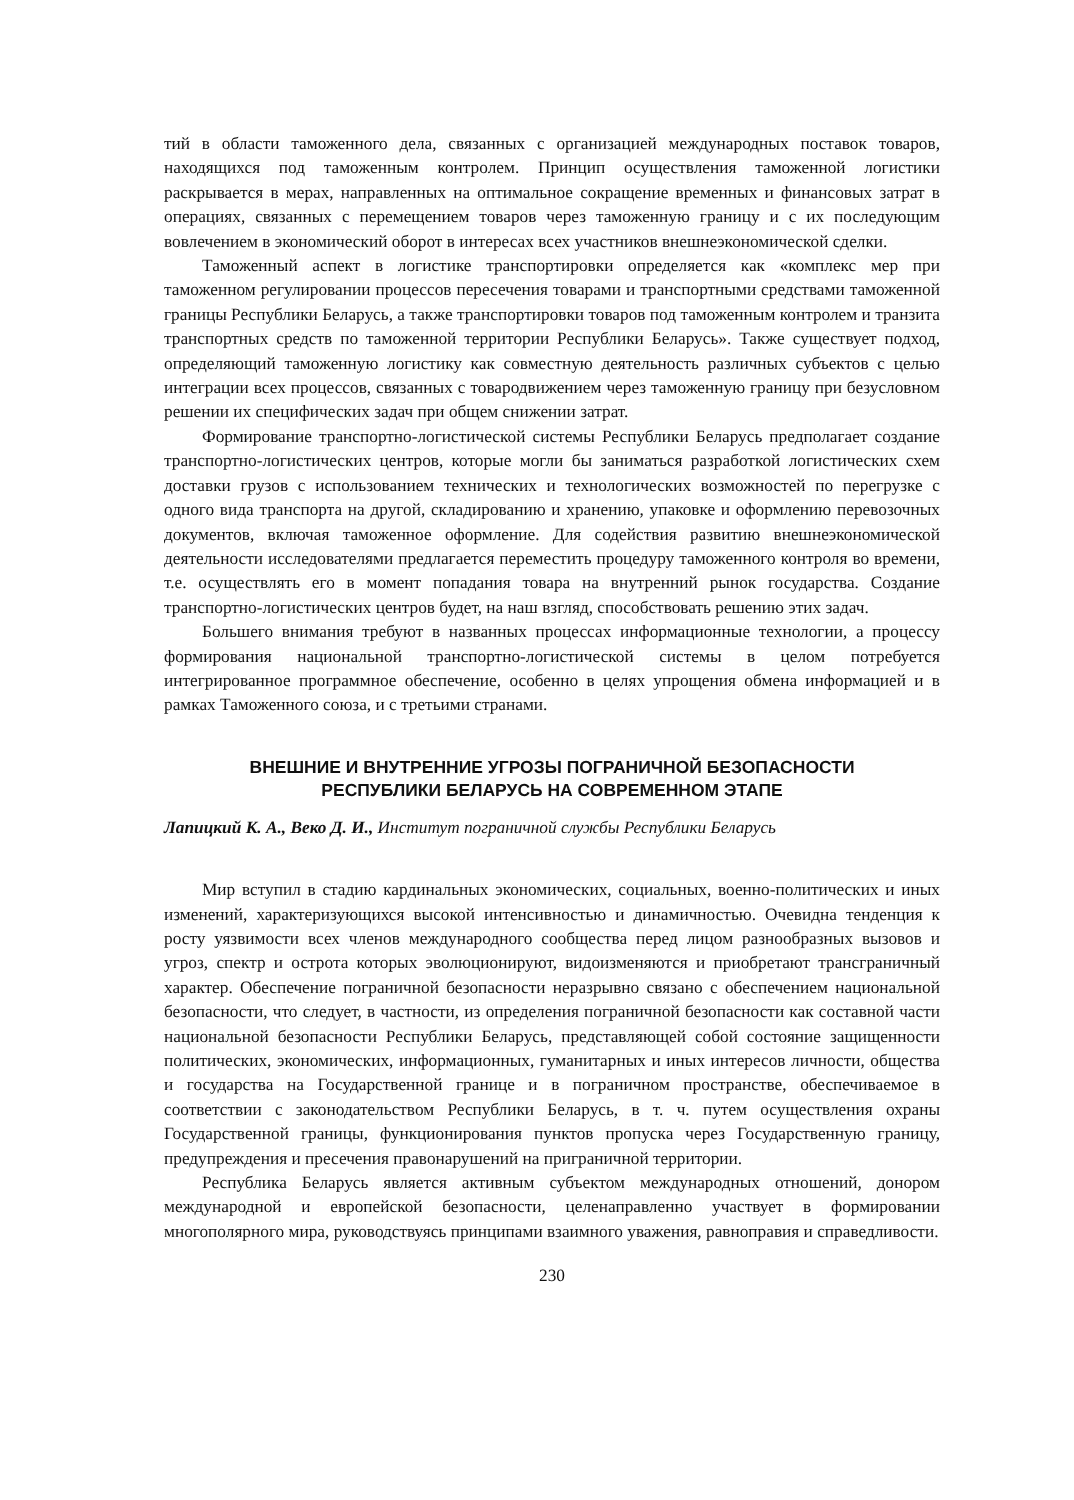тий в области таможенного дела, связанных с организацией международных поставок товаров, находящихся под таможенным контролем. Принцип осуществления таможенной логистики раскрывается в мерах, направленных на оптимальное сокращение временных и финансовых затрат в операциях, связанных с перемещением товаров через таможенную границу и с их последующим вовлечением в экономический оборот в интересах всех участников внешнеэкономической сделки.
Таможенный аспект в логистике транспортировки определяется как «комплекс мер при таможенном регулировании процессов пересечения товарами и транспортными средствами таможенной границы Республики Беларусь, а также транспортировки товаров под таможенным контролем и транзита транспортных средств по таможенной территории Республики Беларусь». Также существует подход, определяющий таможенную логистику как совместную деятельность различных субъектов с целью интеграции всех процессов, связанных с товародвижением через таможенную границу при безусловном решении их специфических задач при общем снижении затрат.
Формирование транспортно-логистической системы Республики Беларусь предполагает создание транспортно-логистических центров, которые могли бы заниматься разработкой логистических схем доставки грузов с использованием технических и технологических возможностей по перегрузке с одного вида транспорта на другой, складированию и хранению, упаковке и оформлению перевозочных документов, включая таможенное оформление. Для содействия развитию внешнеэкономической деятельности исследователями предлагается переместить процедуру таможенного контроля во времени, т.е. осуществлять его в момент попадания товара на внутренний рынок государства. Создание транспортно-логистических центров будет, на наш взгляд, способствовать решению этих задач.
Большего внимания требуют в названных процессах информационные технологии, а процессу формирования национальной транспортно-логистической системы в целом потребуется интегрированное программное обеспечение, особенно в целях упрощения обмена информацией и в рамках Таможенного союза, и с третьими странами.
ВНЕШНИЕ И ВНУТРЕННИЕ УГРОЗЫ ПОГРАНИЧНОЙ БЕЗОПАСНОСТИ
РЕСПУБЛИКИ БЕЛАРУСЬ НА СОВРЕМЕННОМ ЭТАПЕ
Лапицкий К. А., Веко Д. И., Институт пограничной службы Республики Беларусь
Мир вступил в стадию кардинальных экономических, социальных, военно-политических и иных изменений, характеризующихся высокой интенсивностью и динамичностью. Очевидна тенденция к росту уязвимости всех членов международного сообщества перед лицом разнообразных вызовов и угроз, спектр и острота которых эволюционируют, видоизменяются и приобретают трансграничный характер. Обеспечение пограничной безопасности неразрывно связано с обеспечением национальной безопасности, что следует, в частности, из определения пограничной безопасности как составной части национальной безопасности Республики Беларусь, представляющей собой состояние защищенности политических, экономических, информационных, гуманитарных и иных интересов личности, общества и государства на Государственной границе и в пограничном пространстве, обеспечиваемое в соответствии с законодательством Республики Беларусь, в т. ч. путем осуществления охраны Государственной границы, функционирования пунктов пропуска через Государственную границу, предупреждения и пресечения правонарушений на приграничной территории.
Республика Беларусь является активным субъектом международных отношений, донором международной и европейской безопасности, целенаправленно участвует в формировании многополярного мира, руководствуясь принципами взаимного уважения, равноправия и справедливости.
230